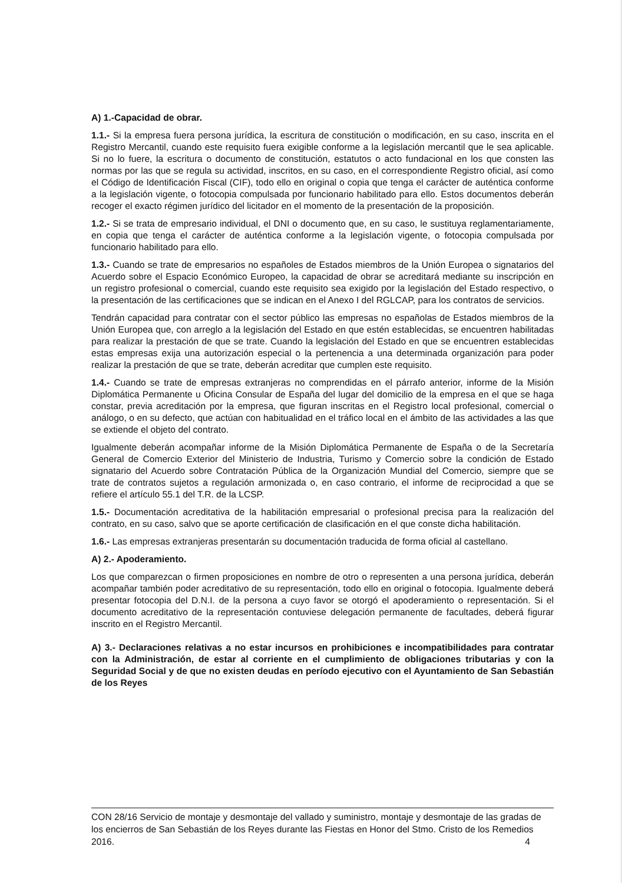A) 1.-Capacidad de obrar.
1.1.- Si la empresa fuera persona jurídica, la escritura de constitución o modificación, en su caso, inscrita en el Registro Mercantil, cuando este requisito fuera exigible conforme a la legislación mercantil que le sea aplicable. Si no lo fuere, la escritura o documento de constitución, estatutos o acto fundacional en los que consten las normas por las que se regula su actividad, inscritos, en su caso, en el correspondiente Registro oficial, así como el Código de Identificación Fiscal (CIF), todo ello en original o copia que tenga el carácter de auténtica conforme a la legislación vigente, o fotocopia compulsada por funcionario habilitado para ello. Estos documentos deberán recoger el exacto régimen jurídico del licitador en el momento de la presentación de la proposición.
1.2.- Si se trata de empresario individual, el DNI o documento que, en su caso, le sustituya reglamentariamente, en copia que tenga el carácter de auténtica conforme a la legislación vigente, o fotocopia compulsada por funcionario habilitado para ello.
1.3.- Cuando se trate de empresarios no españoles de Estados miembros de la Unión Europea o signatarios del Acuerdo sobre el Espacio Económico Europeo, la capacidad de obrar se acreditará mediante su inscripción en un registro profesional o comercial, cuando este requisito sea exigido por la legislación del Estado respectivo, o la presentación de las certificaciones que se indican en el Anexo I del RGLCAP, para los contratos de servicios.
Tendrán capacidad para contratar con el sector público las empresas no españolas de Estados miembros de la Unión Europea que, con arreglo a la legislación del Estado en que estén establecidas, se encuentren habilitadas para realizar la prestación de que se trate. Cuando la legislación del Estado en que se encuentren establecidas estas empresas exija una autorización especial o la pertenencia a una determinada organización para poder realizar la prestación de que se trate, deberán acreditar que cumplen este requisito.
1.4.- Cuando se trate de empresas extranjeras no comprendidas en el párrafo anterior, informe de la Misión Diplomática Permanente u Oficina Consular de España del lugar del domicilio de la empresa en el que se haga constar, previa acreditación por la empresa, que figuran inscritas en el Registro local profesional, comercial o análogo, o en su defecto, que actúan con habitualidad en el tráfico local en el ámbito de las actividades a las que se extiende el objeto del contrato.
Igualmente deberán acompañar informe de la Misión Diplomática Permanente de España o de la Secretaría General de Comercio Exterior del Ministerio de Industria, Turismo y Comercio sobre la condición de Estado signatario del Acuerdo sobre Contratación Pública de la Organización Mundial del Comercio, siempre que se trate de contratos sujetos a regulación armonizada o, en caso contrario, el informe de reciprocidad a que se refiere el artículo 55.1 del T.R. de la LCSP.
1.5.- Documentación acreditativa de la habilitación empresarial o profesional precisa para la realización del contrato, en su caso, salvo que se aporte certificación de clasificación en el que conste dicha habilitación.
1.6.- Las empresas extranjeras presentarán su documentación traducida de forma oficial al castellano.
A) 2.- Apoderamiento.
Los que comparezcan o firmen proposiciones en nombre de otro o representen a una persona jurídica, deberán acompañar también poder acreditativo de su representación, todo ello en original o fotocopia. Igualmente deberá presentar fotocopia del D.N.I. de la persona a cuyo favor se otorgó el apoderamiento o representación. Si el documento acreditativo de la representación contuviese delegación permanente de facultades, deberá figurar inscrito en el Registro Mercantil.
A) 3.- Declaraciones relativas a no estar incursos en prohibiciones e incompatibilidades para contratar con la Administración, de estar al corriente en el cumplimiento de obligaciones tributarias y con la Seguridad Social y de que no existen deudas en período ejecutivo con el Ayuntamiento de San Sebastián de los Reyes
CON 28/16 Servicio de montaje y desmontaje del vallado y suministro, montaje y desmontaje de las gradas de los encierros de San Sebastián de los Reyes durante las Fiestas en Honor del Stmo. Cristo de los Remedios 2016. 4